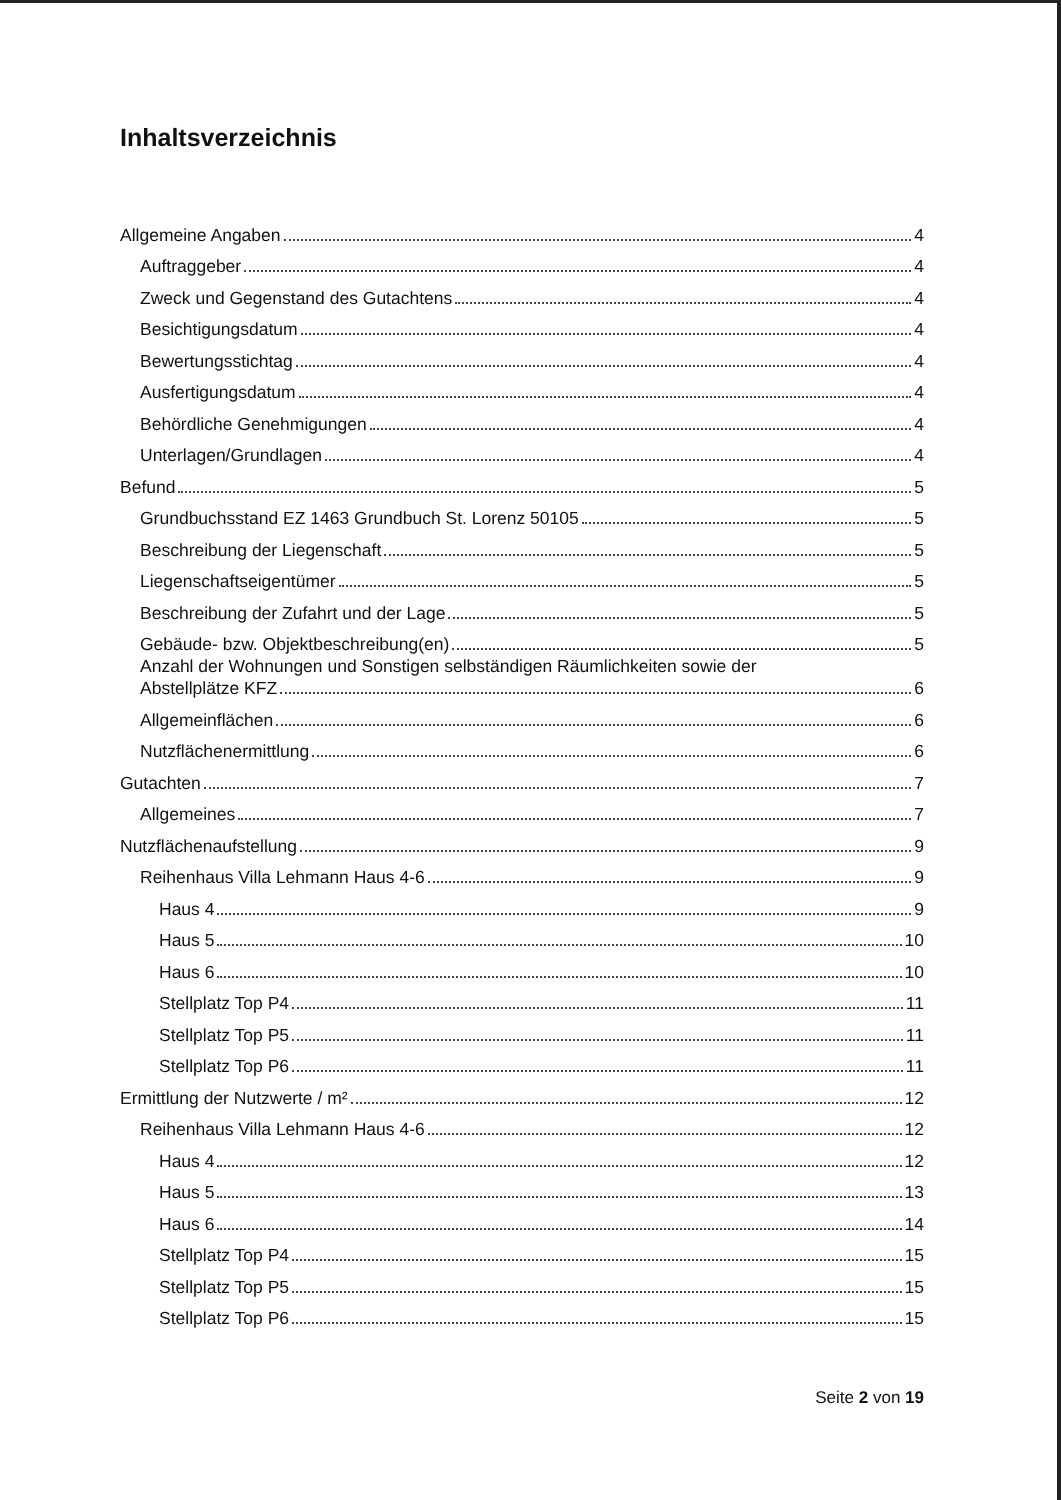Inhaltsverzeichnis
Allgemeine Angaben 4
Auftraggeber 4
Zweck und Gegenstand des Gutachtens 4
Besichtigungsdatum 4
Bewertungsstichtag 4
Ausfertigungsdatum 4
Behördliche Genehmigungen 4
Unterlagen/Grundlagen 4
Befund 5
Grundbuchsstand EZ 1463 Grundbuch St. Lorenz 50105 5
Beschreibung der Liegenschaft 5
Liegenschaftseigentümer 5
Beschreibung der Zufahrt und der Lage 5
Gebäude- bzw. Objektbeschreibung(en) 5
Anzahl der Wohnungen und Sonstigen selbständigen Räumlichkeiten sowie der
Abstellplätze KFZ 6
Allgemeinflächen 6
Nutzflächenermittlung 6
Gutachten 7
Allgemeines 7
Nutzflächenaufstellung 9
Reihenhaus Villa Lehmann Haus 4-6 9
Haus 4 9
Haus 5 10
Haus 6 10
Stellplatz Top P4 11
Stellplatz Top P5 11
Stellplatz Top P6 11
Ermittlung der Nutzwerte / m² 12
Reihenhaus Villa Lehmann Haus 4-6 12
Haus 4 12
Haus 5 13
Haus 6 14
Stellplatz Top P4 15
Stellplatz Top P5 15
Stellplatz Top P6 15
Seite 2 von 19